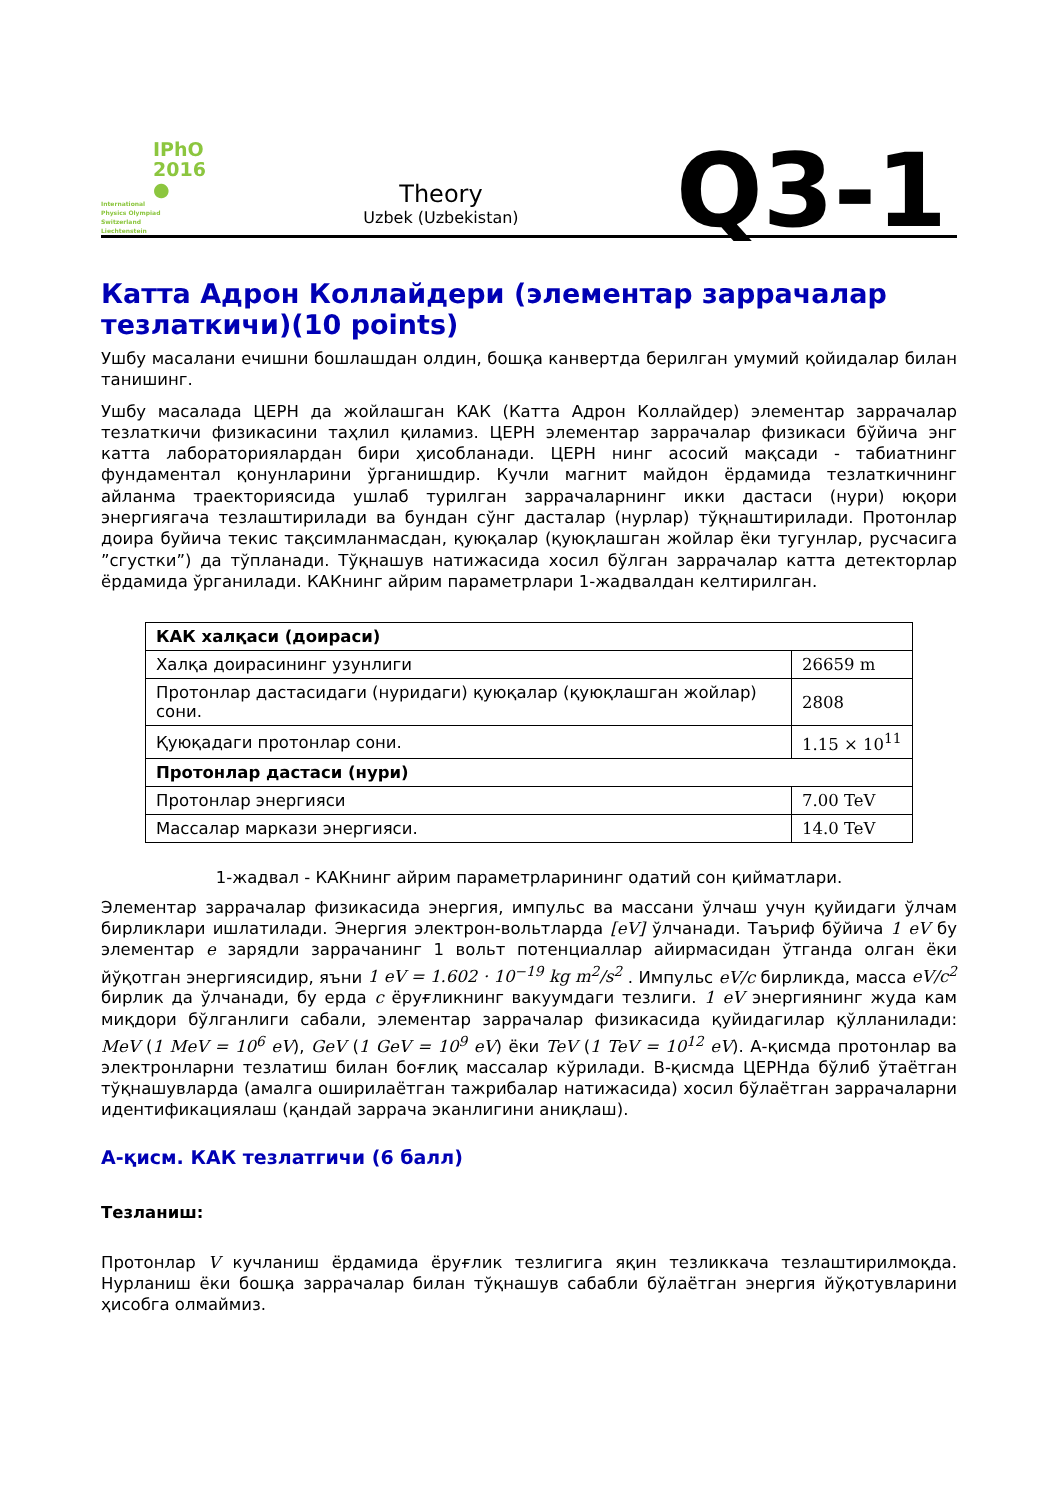IPhO
2016
●
International
Physics Olympiad
Switzerland
Liechtenstein
Theory
Uzbek (Uzbekistan)
Q3-1
Катта Адрон Коллайдери (элементар заррачалар тезлаткичи)(10 points)
Ушбу масалани ечишни бошлашдан олдин, бошқа канвертда берилган умумий қойидалар билан танишинг.
Ушбу масалада ЦЕРН да жойлашган КАК (Катта Адрон Коллайдер) элементар заррачалар тезлаткичи физикасини таҳлил қиламиз. ЦЕРН элементар заррачалар физикаси бўйича энг катта лабораториялардан бири ҳисобланади. ЦЕРН нинг асосий мақсади - табиатнинг фундаментал қонунларини ўрганишдир. Кучли магнит майдон ёрдамида тезлаткичнинг айланма траекториясида ушлаб турилган заррачаларнинг икки дастаси (нури) юқори энергиягача тезлаштирилади ва бундан сўнг дасталар (нурлар) тўқнаштирилади. Протонлар доира буйича текис тақсимланмасдан, қуюқалар (қуюқлашган жойлар ёки тугунлар, русчасига ”сгустки”) да тўпланади. Тўқнашув натижасида хосил бўлган заррачалар катта детекторлар ёрдамида ўрганилади. КАКнинг айрим параметрлари 1-жадвалдан келтирилган.
| КАК халқаси (доираси) | |
| Халқа доирасининг узунлиги | 26659 m |
| Протонлар дастасидаги (нуридаги) қуюқалар (қуюқлашган жойлар) сони. | 2808 |
| Қуюқадаги протонлар сони. | 1.15 × 10<sup>11</sup> |
| Протонлар дастаси (нури) | |
| Протонлар энергияси | 7.00 TeV |
| Массалар маркази энергияси. | 14.0 TeV |
1-жадвал - КАКнинг айрим параметрларининг одатий сон қийматлари.
Элементар заррачалар физикасида энергия, импульс ва массани ўлчаш учун қуйидаги ўлчам бирликлари ишлатилади. Энергия электрон-вольтларда [eV] ўлчанади. Таъриф бўйича 1 eV бу элементар e зарядли заррачанинг 1 вольт потенциаллар айирмасидан ўтганда олган ёки йўқотган энергиясидир, яъни 1 eV = 1.602 · 10<sup>−19</sup> kg m<sup>2</sup>/s<sup>2</sup> . Импульс eV/c бирликда, масса eV/c<sup>2</sup> бирлик да ўлчанади, бу ерда c ёруғликнинг вакуумдаги тезлиги. 1 eV энергиянинг жуда кам миқдори бўлганлиги сабали, элементар заррачалар физикасида қуйидагилар қўлланилади: MeV (1 MeV = 10<sup>6</sup> eV), GeV (1 GeV = 10<sup>9</sup> eV) ёки TeV (1 TeV = 10<sup>12</sup> eV). А-қисмда протонлар ва электронларни тезлатиш билан боғлиқ массалар кўрилади. B-қисмда ЦЕРНда бўлиб ўтаётган тўқнашувларда (амалга оширилаётган тажрибалар натижасида) хосил бўлаётган заррачаларни идентификациялаш (қандай заррача эканлигини аниқлаш).
А-қисм. КАК тезлатгичи (6 балл)
Тезланиш:
Протонлар V кучланиш ёрдамида ёруғлик тезлигига яқин тезликкача тезлаштирилмоқда. Нурланиш ёки бошқа заррачалар билан тўқнашув сабабли бўлаётган энергия йўқотувларини ҳисобга олмаймиз.